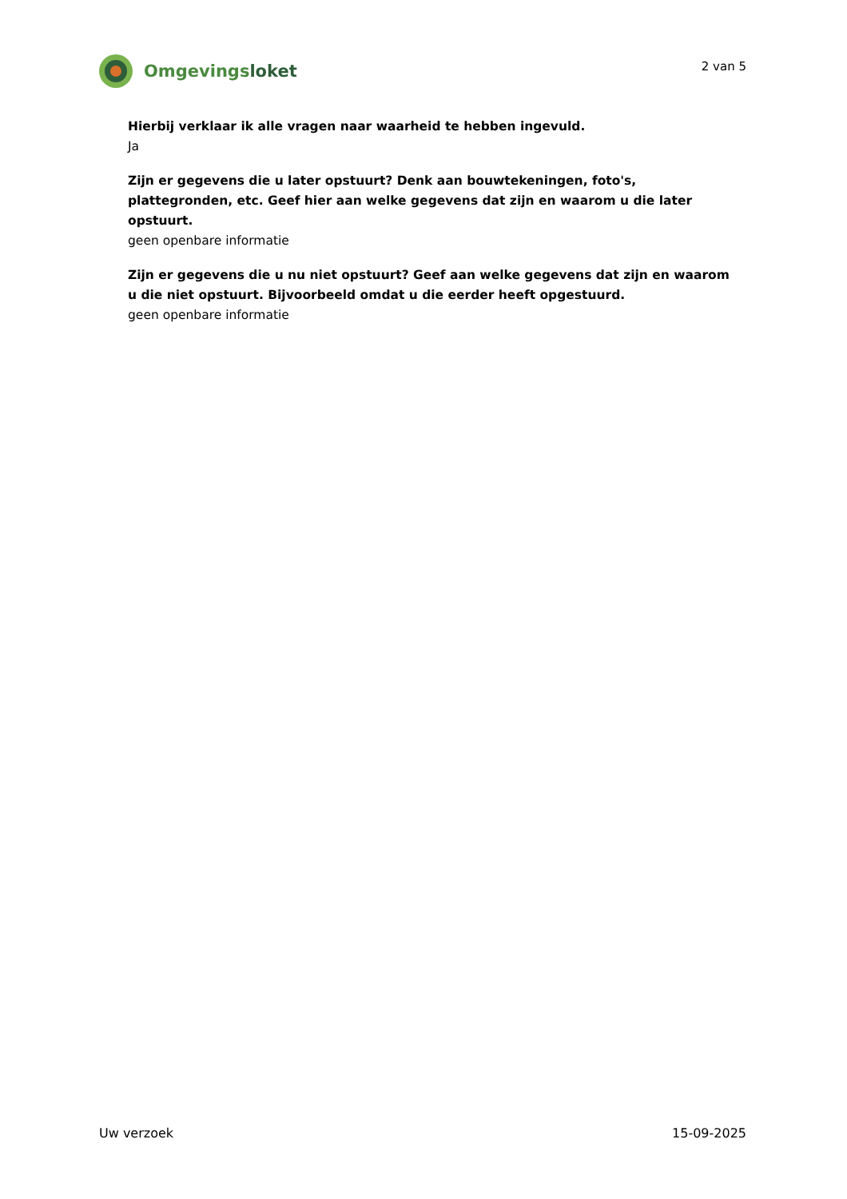Omgevingsloket
2 van 5
Hierbij verklaar ik alle vragen naar waarheid te hebben ingevuld.
Ja
Zijn er gegevens die u later opstuurt? Denk aan bouwtekeningen, foto's, plattegronden, etc. Geef hier aan welke gegevens dat zijn en waarom u die later opstuurt.
geen openbare informatie
Zijn er gegevens die u nu niet opstuurt? Geef aan welke gegevens dat zijn en waarom u die niet opstuurt. Bijvoorbeeld omdat u die eerder heeft opgestuurd.
geen openbare informatie
Uw verzoek 15-09-2025